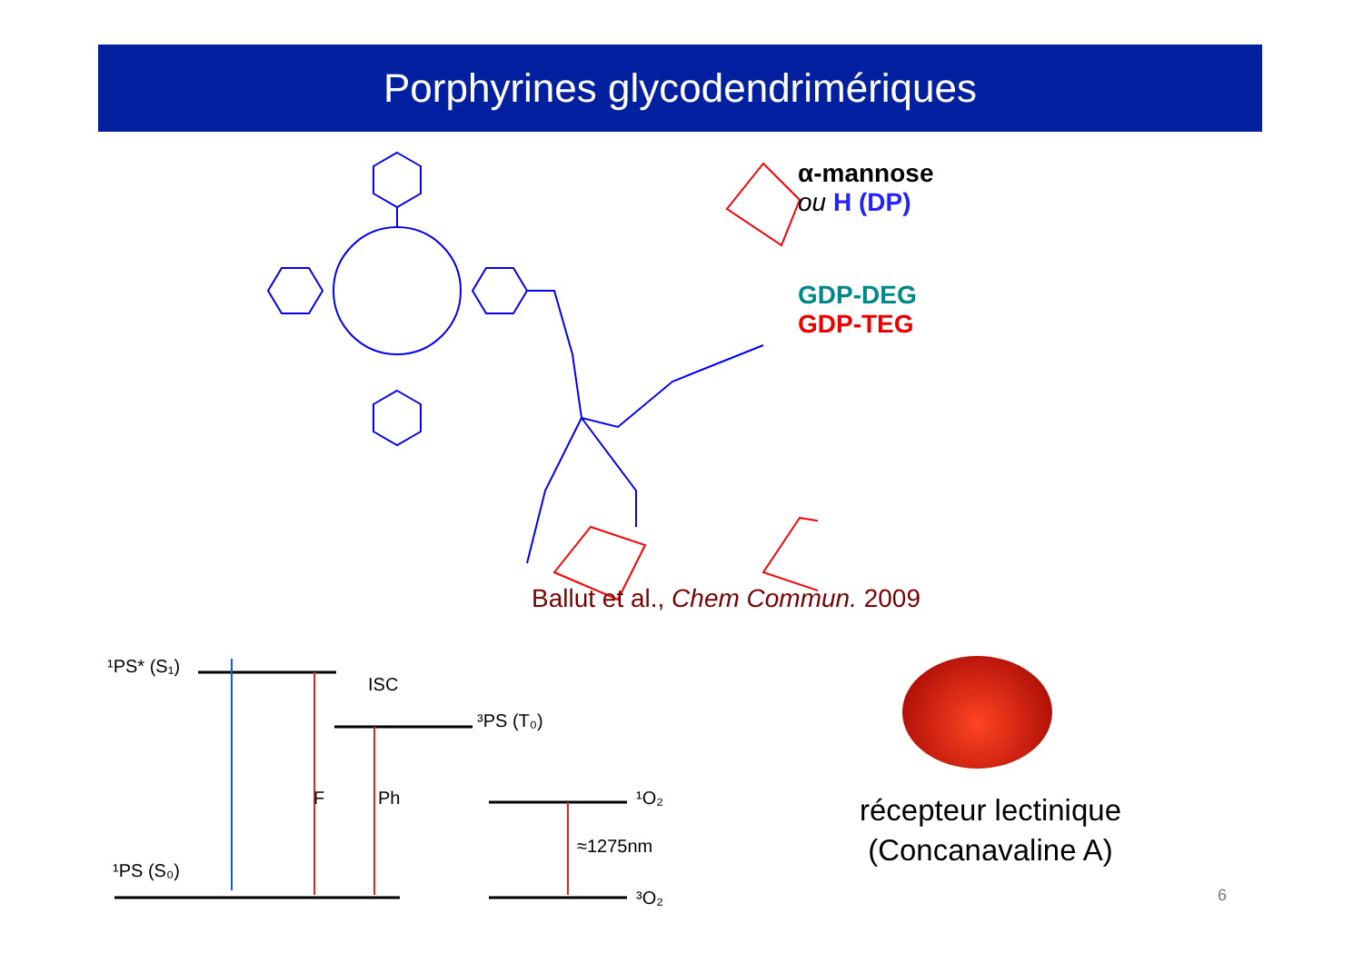Porphyrines glycodendrimériques
α-mannose
ou H (DP)
GDP-DEG
GDP-TEG
Ballut et al., Chem Commun. 2009
¹PS* (S₁)
ISC
³PS (T₀)
F
Ph
¹O₂
≈1275nm
¹PS (S₀)
³O₂
récepteur lectinique
(Concanavaline A)
6